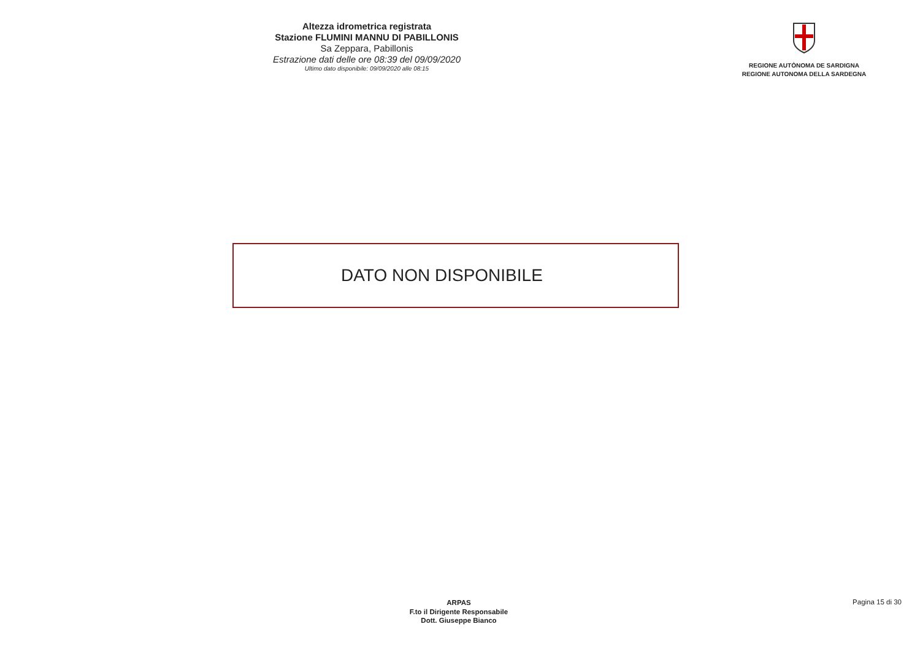Altezza idrometrica registrata
Stazione FLUMINI MANNU DI PABILLONIS
Sa Zeppara, Pabillonis
Estrazione dati delle ore 08:39 del 09/09/2020
Ultimo dato disponibile: 09/09/2020 alle 08:15
REGIONE AUTÒNOMA DE SARDIGNA
REGIONE AUTONOMA DELLA SARDEGNA
DATO NON DISPONIBILE
ARPAS
F.to il Dirigente Responsabile
Dott. Giuseppe Bianco
Pagina 15 di 30